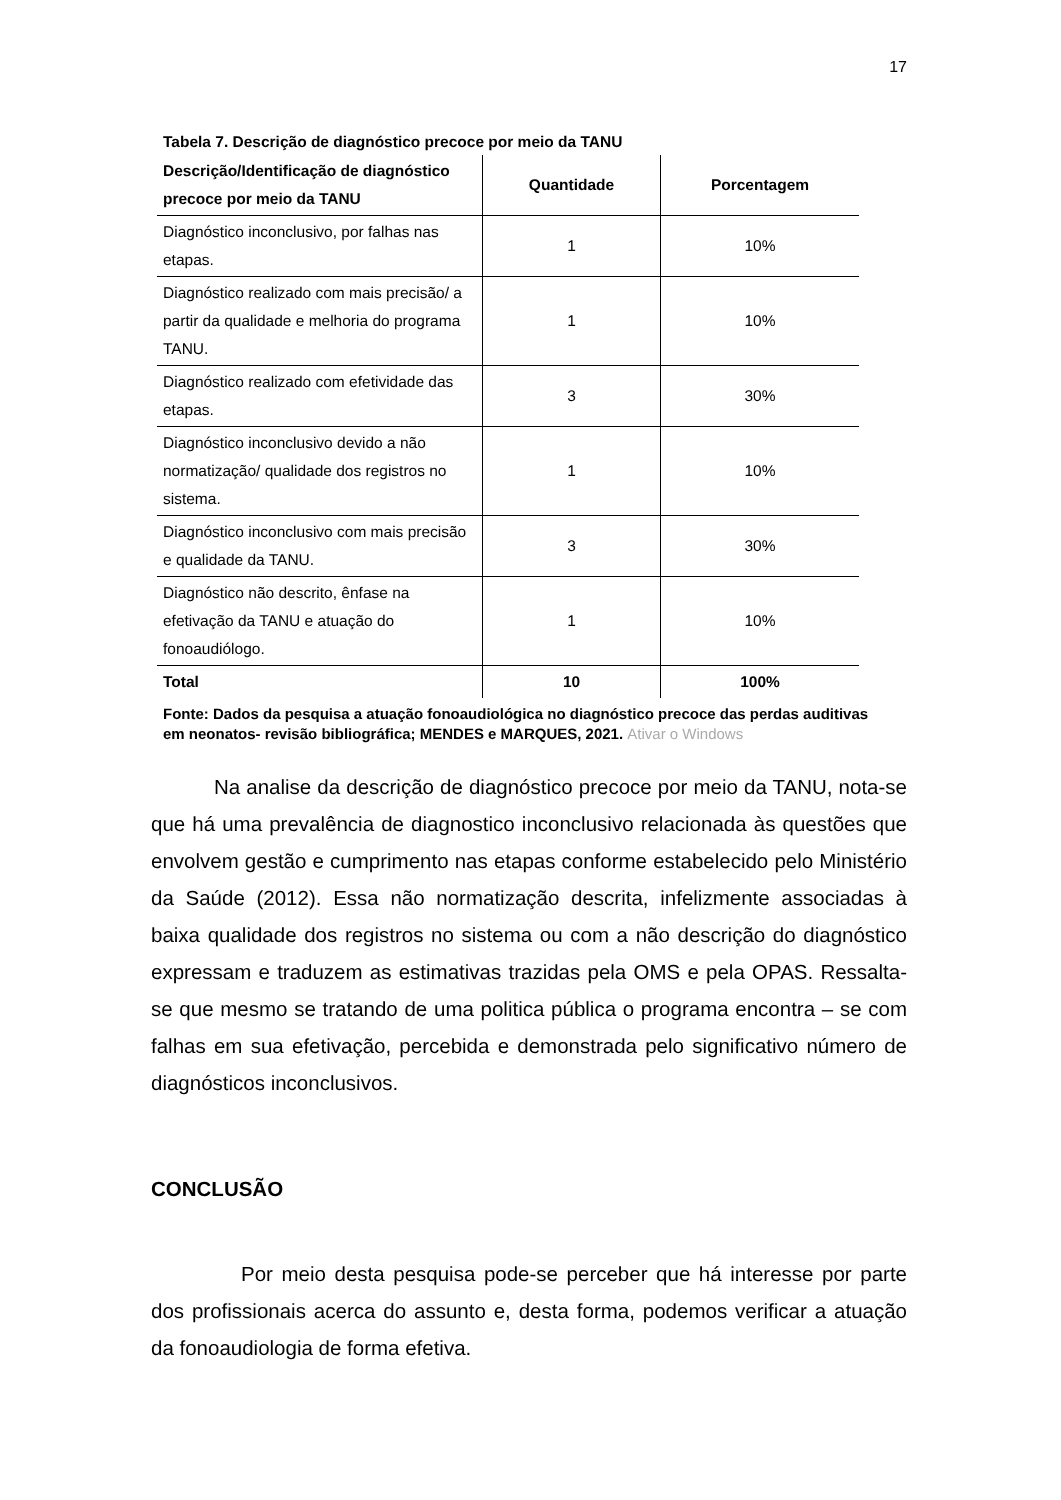17
Tabela 7. Descrição de diagnóstico precoce por meio da TANU
| Descrição/Identificação de diagnóstico precoce por meio da TANU | Quantidade | Porcentagem |
| --- | --- | --- |
| Diagnóstico inconclusivo, por falhas nas etapas. | 1 | 10% |
| Diagnóstico realizado com mais precisão/ a partir da qualidade e melhoria do programa TANU. | 1 | 10% |
| Diagnóstico realizado com efetividade das etapas. | 3 | 30% |
| Diagnóstico inconclusivo devido a não normatização/ qualidade dos registros no sistema. | 1 | 10% |
| Diagnóstico inconclusivo com mais precisão e qualidade da TANU. | 3 | 30% |
| Diagnóstico não descrito, ênfase na efetivação da TANU e atuação do fonoaudiólogo. | 1 | 10% |
| Total | 10 | 100% |
Fonte: Dados da pesquisa a atuação fonoaudiológica no diagnóstico precoce das perdas auditivas em neonatos- revisão bibliográfica; MENDES e MARQUES, 2021. Ativar o Windows
Na analise da descrição de diagnóstico precoce por meio da TANU, nota-se que há uma prevalência de diagnostico inconclusivo relacionada às questões que envolvem gestão e cumprimento nas etapas conforme estabelecido pelo Ministério da Saúde (2012). Essa não normatização descrita, infelizmente associadas à baixa qualidade dos registros no sistema ou com a não descrição do diagnóstico expressam e traduzem as estimativas trazidas pela OMS e pela OPAS. Ressalta-se que mesmo se tratando de uma politica pública o programa encontra – se com falhas em sua efetivação, percebida e demonstrada pelo significativo número de diagnósticos inconclusivos.
CONCLUSÃO
Por meio desta pesquisa pode-se perceber que há interesse por parte dos profissionais acerca do assunto e, desta forma, podemos verificar a atuação da fonoaudiologia de forma efetiva.